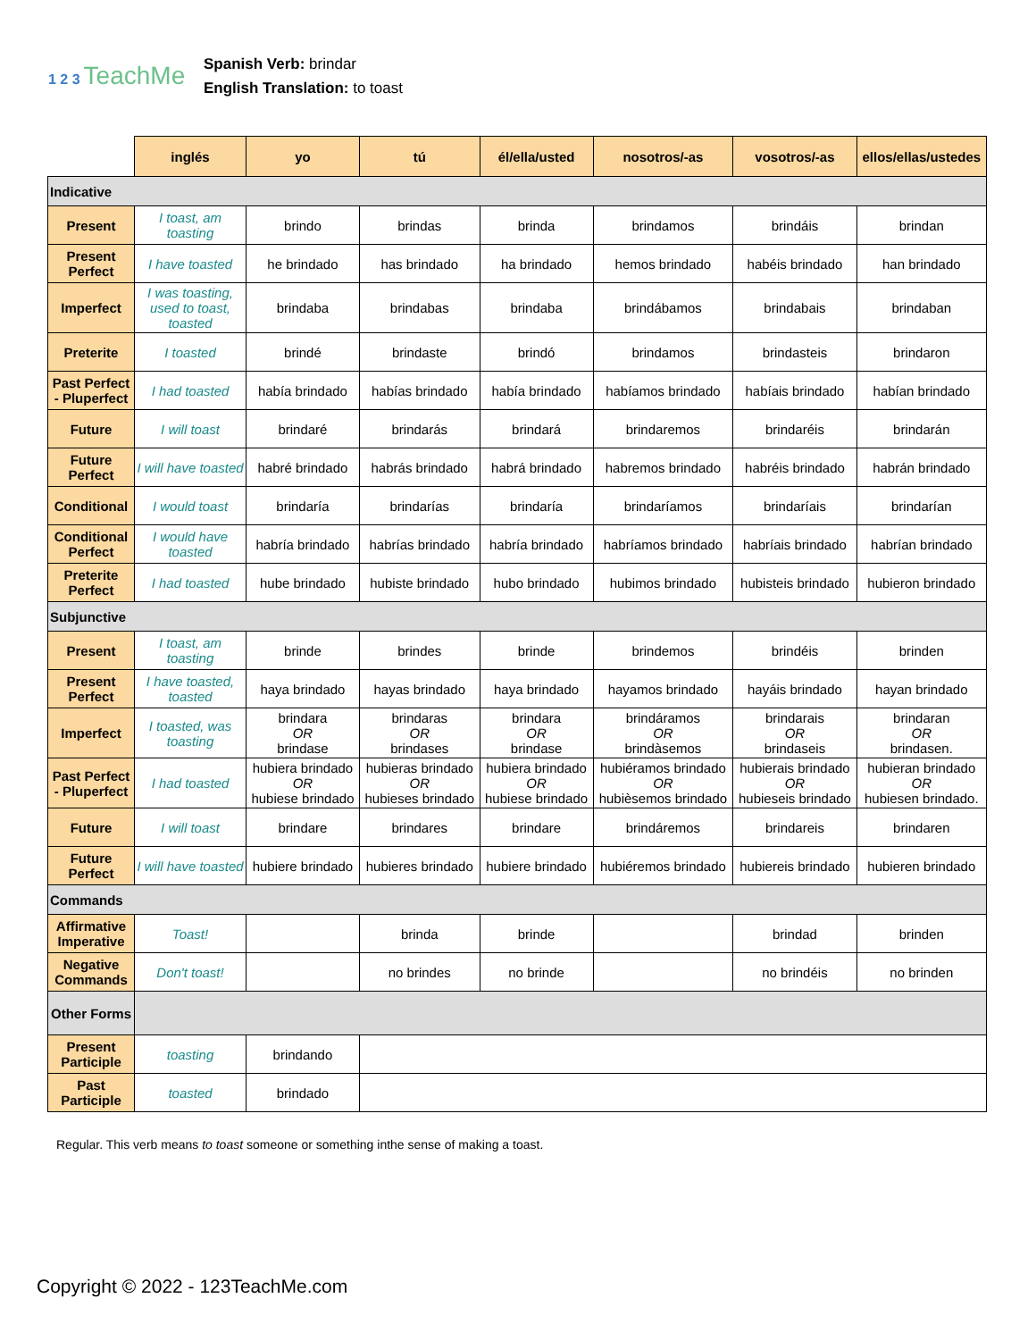1 2 3 TeachMe
Spanish Verb: brindar
English Translation: to toast
| | inglés | yo | tú | él/ella/usted | nosotros/-as | vosotros/-as | ellos/ellas/ustedes |
| --- | --- | --- | --- | --- | --- | --- | --- |
| Indicative | | | | | | | |
| Present | I toast, am toasting | brindo | brindas | brinda | brindamos | brindáis | brindan |
| Present Perfect | I have toasted | he brindado | has brindado | ha brindado | hemos brindado | habéis brindado | han brindado |
| Imperfect | I was toasting, used to toast, toasted | brindaba | brindabas | brindaba | brindábamos | brindabais | brindaban |
| Preterite | I toasted | brindé | brindaste | brindó | brindamos | brindasteis | brindaron |
| Past Perfect - Pluperfect | I had toasted | había brindado | habías brindado | había brindado | habíamos brindado | habíais brindado | habían brindado |
| Future | I will toast | brindaré | brindarás | brindará | brindaremos | brindaréis | brindarán |
| Future Perfect | I will have toasted | habré brindado | habrás brindado | habrá brindado | habremos brindado | habréis brindado | habrán brindado |
| Conditional | I would toast | brindaría | brindarías | brindaría | brindaríamos | brindaríais | brindarían |
| Conditional Perfect | I would have toasted | habría brindado | habrías brindado | habría brindado | habríamos brindado | habríais brindado | habrían brindado |
| Preterite Perfect | I had toasted | hube brindado | hubiste brindado | hubo brindado | hubimos brindado | hubisteis brindado | hubieron brindado |
| Subjunctive | | | | | | | |
| Present | I toast, am toasting | brinde | brindes | brinde | brindemos | brindéis | brinden |
| Present Perfect | I have toasted, toasted | haya brindado | hayas brindado | haya brindado | hayamos brindado | hayáis brindado | hayan brindado |
| Imperfect | I toasted, was toasting | brindara OR brindase | brindaras OR brindases | brindara OR brindase | brindáramos OR brindàsemos | brindarais OR brindaseis | brindaran OR brindasen. |
| Past Perfect - Pluperfect | I had toasted | hubiera brindado OR hubiese brindado | hubieras brindado OR hubieses brindado | hubiera brindado OR hubiese brindado | hubiéramos brindado OR hubièsemos brindado | hubierais brindado OR hubieseis brindado | hubieran brindado OR hubiesen brindado. |
| Future | I will toast | brindare | brindares | brindare | brindáremos | brindareis | brindaren |
| Future Perfect | I will have toasted | hubiere brindado | hubieres brindado | hubiere brindado | hubiéremos brindado | hubiereis brindado | hubieren brindado |
| Commands | | | | | | | |
| Affirmative Imperative | Toast! | | brinda | brinde | | brindad | brinden |
| Negative Commands | Don't toast! | | no brindes | no brinde | | no brindéis | no brinden |
| Other Forms | | | | | | | |
| Present Participle | toasting | brindando | | | | | |
| Past Participle | toasted | brindado | | | | | |
Regular. This verb means to toast someone or something inthe sense of making a toast.
Copyright © 2022 - 123TeachMe.com